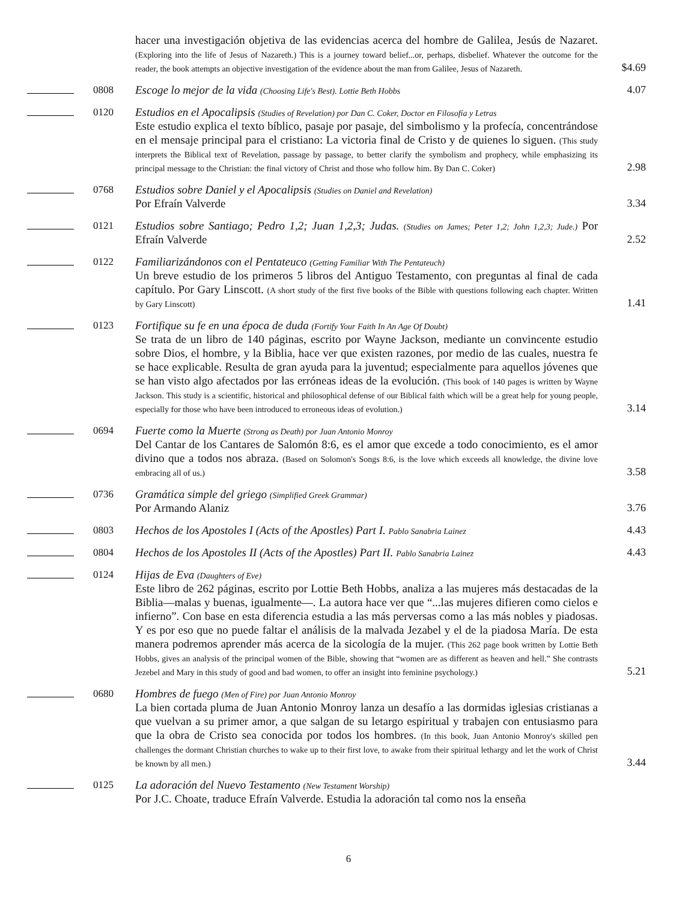| | | hacer una investigación objetiva de las evidencias acerca del hombre de Galilea, Jesús de Nazaret. (Exploring into the life of Jesus of Nazareth.) This is a journey toward belief...or, perhaps, disbelief. Whatever the outcome for the reader, the book attempts an objective investigation of the evidence about the man from Galilee, Jesus of Nazareth. | $4.69 |
| | 0808 | Escoge lo mejor de la vida (Choosing Life's Best). Lottie Beth Hobbs | 4.07 |
| | 0120 | Estudios en el Apocalipsis (Studies of Revelation) por Dan C. Coker, Doctor en Filosofía y Letras Este estudio explica el texto bíblico, pasaje por pasaje, del simbolismo y la profecía, concentrándose en el mensaje principal para el cristiano: La victoria final de Cristo y de quienes lo siguen. (This study interprets the Biblical text of Revelation, passage by passage, to better clarify the symbolism and prophecy, while emphasizing its principal message to the Christian: the final victory of Christ and those who follow him. By Dan C. Coker) | 2.98 |
| | 0768 | Estudios sobre Daniel y el Apocalipsis (Studies on Daniel and Revelation) Por Efraín Valverde | 3.34 |
| | 0121 | Estudios sobre Santiago; Pedro 1,2; Juan 1,2,3; Judas. (Studies on James; Peter 1,2; John 1,2,3; Jude.) Por Efraín Valverde | 2.52 |
| | 0122 | Familiarizándonos con el Pentateuco (Getting Familiar With The Pentateuch) Un breve estudio de los primeros 5 libros del Antiguo Testamento, con preguntas al final de cada capítulo. Por Gary Linscott. (A short study of the first five books of the Bible with questions following each chapter. Written by Gary Linscott) | 1.41 |
| | 0123 | Fortifique su fe en una época de duda (Fortify Your Faith In An Age Of Doubt) Se trata de un libro de 140 páginas, escrito por Wayne Jackson, mediante un convincente estudio sobre Dios, el hombre, y la Biblia, hace ver que existen razones, por medio de las cuales, nuestra fe se hace explicable. Resulta de gran ayuda para la juventud; especialmente para aquellos jóvenes que se han visto algo afectados por las erróneas ideas de la evolución. (This book of 140 pages is written by Wayne Jackson. This study is a scientific, historical and philosophical defense of our Biblical faith which will be a great help for young people, especially for those who have been introduced to erroneous ideas of evolution.) | 3.14 |
| | 0694 | Fuerte como la Muerte (Strong as Death) por Juan Antonio Monroy Del Cantar de los Cantares de Salomón 8:6, es el amor que excede a todo conocimiento, es el amor divino que a todos nos abraza. (Based on Solomon's Songs 8:6, is the love which exceeds all knowledge, the divine love embracing all of us.) | 3.58 |
| | 0736 | Gramática simple del griego (Simplified Greek Grammar) Por Armando Alaniz | 3.76 |
| | 0803 | Hechos de los Apostoles I (Acts of the Apostles) Part I. Pablo Sanabria Lainez | 4.43 |
| | 0804 | Hechos de los Apostoles II (Acts of the Apostles) Part II. Pablo Sanabria Lainez | 4.43 |
| | 0124 | Hijas de Eva (Daughters of Eve) Este libro de 262 páginas, escrito por Lottie Beth Hobbs, analiza a las mujeres más destacadas de la Biblia—malas y buenas, igualmente—. La autora hace ver que “...las mujeres difieren como cielos e infierno”. Con base en esta diferencia estudia a las más perversas como a las más nobles y piadosas. Y es por eso que no puede faltar el análisis de la malvada Jezabel y el de la piadosa María. De esta manera podremos aprender más acerca de la sicología de la mujer. (This 262 page book written by Lottie Beth Hobbs, gives an analysis of the principal women of the Bible, showing that “women are as different as heaven and hell.” She contrasts Jezebel and Mary in this study of good and bad women, to offer an insight into feminine psychology.) | 5.21 |
| | 0680 | Hombres de fuego (Men of Fire) por Juan Antonio Monroy La bien cortada pluma de Juan Antonio Monroy lanza un desafío a las dormidas iglesias cristianas a que vuelvan a su primer amor, a que salgan de su letargo espiritual y trabajen con entusiasmo para que la obra de Cristo sea conocida por todos los hombres. (In this book, Juan Antonio Monroy's skilled pen challenges the dormant Christian churches to wake up to their first love, to awake from their spiritual lethargy and let the work of Christ be known by all men.) | 3.44 |
| | 0125 | La adoración del Nuevo Testamento (New Testament Worship) Por J.C. Choate, traduce Efraín Valverde. Estudia la adoración tal como nos la enseña | |
6